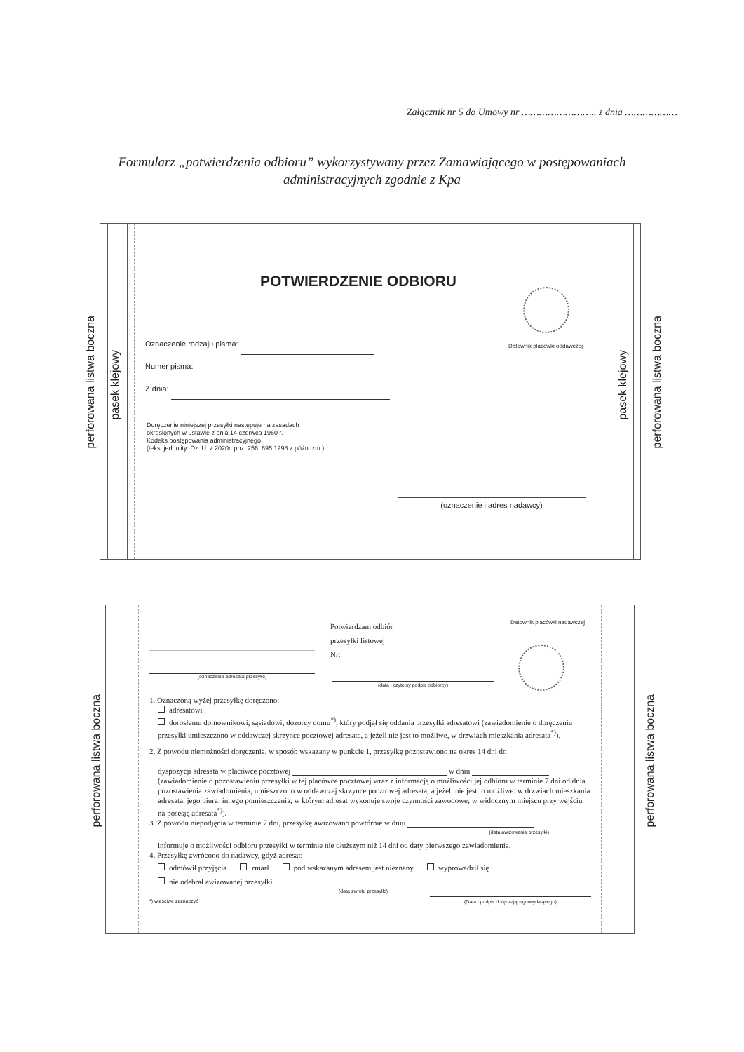Załącznik nr 5 do Umowy nr …………………….. z dnia ………………
Formularz „potwierdzenia odbioru” wykorzystywany przez Zamawiającego w postępowaniach
administracyjnych zgodnie z Kpa
perforowana listwa boczna
perforowana listwa boczna
pasek klejowy
pasek klejowy
POTWIERDZENIE ODBIORU
Datownik placówki oddawczej
Oznaczenie rodzaju pisma:
Numer pisma:
Z dnia:
Doręczenie niniejszej przesyłki następuje na zasadach
określonych w ustawie z dnia 14 czerwca 1960 r.
Kodeks postępowania administracyjnego
(tekst jednolity: Dz. U. z 2020r. poz. 256, 695,1298 z późn. zm.)
(oznaczenie i adres nadawcy)
perforowana listwa boczna
perforowana listwa boczna
(oznaczenie adresata przesyłki)
Potwierdzam odbiór
przesyłki listowej
Nr:
(data i czytelny podpis odbiorcy)
Datownik placówki nadawczej
1. Oznaczoną wyżej przesyłkę doręczono:
adresatowi
dorosłemu domownikowi, sąsiadowi, dozorcy domu<sup>*)</sup>, który podjął się oddania przesyłki adresatowi (zawiadomienie o doręczeniu przesyłki umieszczono w oddawczej skrzynce pocztowej adresata, a jeżeli nie jest to możliwe, w drzwiach mieszkania adresata<sup>*)</sup>).
2. Z powodu niemożności doręczenia, w sposób wskazany w punkcie 1, przesyłkę pozostawiono na okres 14 dni do
dyspozycji adresata w placówce pocztowej w dniu
(zawiadomienie o pozostawieniu przesyłki w tej placówce pocztowej wraz z informacją o możliwości jej odbioru w terminie 7 dni od dnia pozostawienia zawiadomienia, umieszczono w oddawczej skrzynce pocztowej adresata, a jeżeli nie jest to możliwe: w drzwiach mieszkania adresata, jego biura; innego pomieszczenia, w którym adresat wykonuje swoje czynności zawodowe; w widocznym miejscu przy wejściu na posesję adresata<sup>*)</sup>).
3. Z powodu niepodjęcia w terminie 7 dni, przesyłkę awizowano powtórnie w dniu
(data awizowania przesyłki)
informuje o możliwości odbioru przesyłki w terminie nie dłuższym niż 14 dni od daty pierwszego zawiadomienia.
4. Przesyłkę zwrócono do nadawcy, gdyż adresat:
odmówił przyjęcia zmarł pod wskazanym adresem jest nieznany wyprowadził się
nie odebrał awizowanej przesyłki
(data zwrotu przesyłki)
*) właściwe zaznaczyć (Data i podpis doręczającego/wydającego)